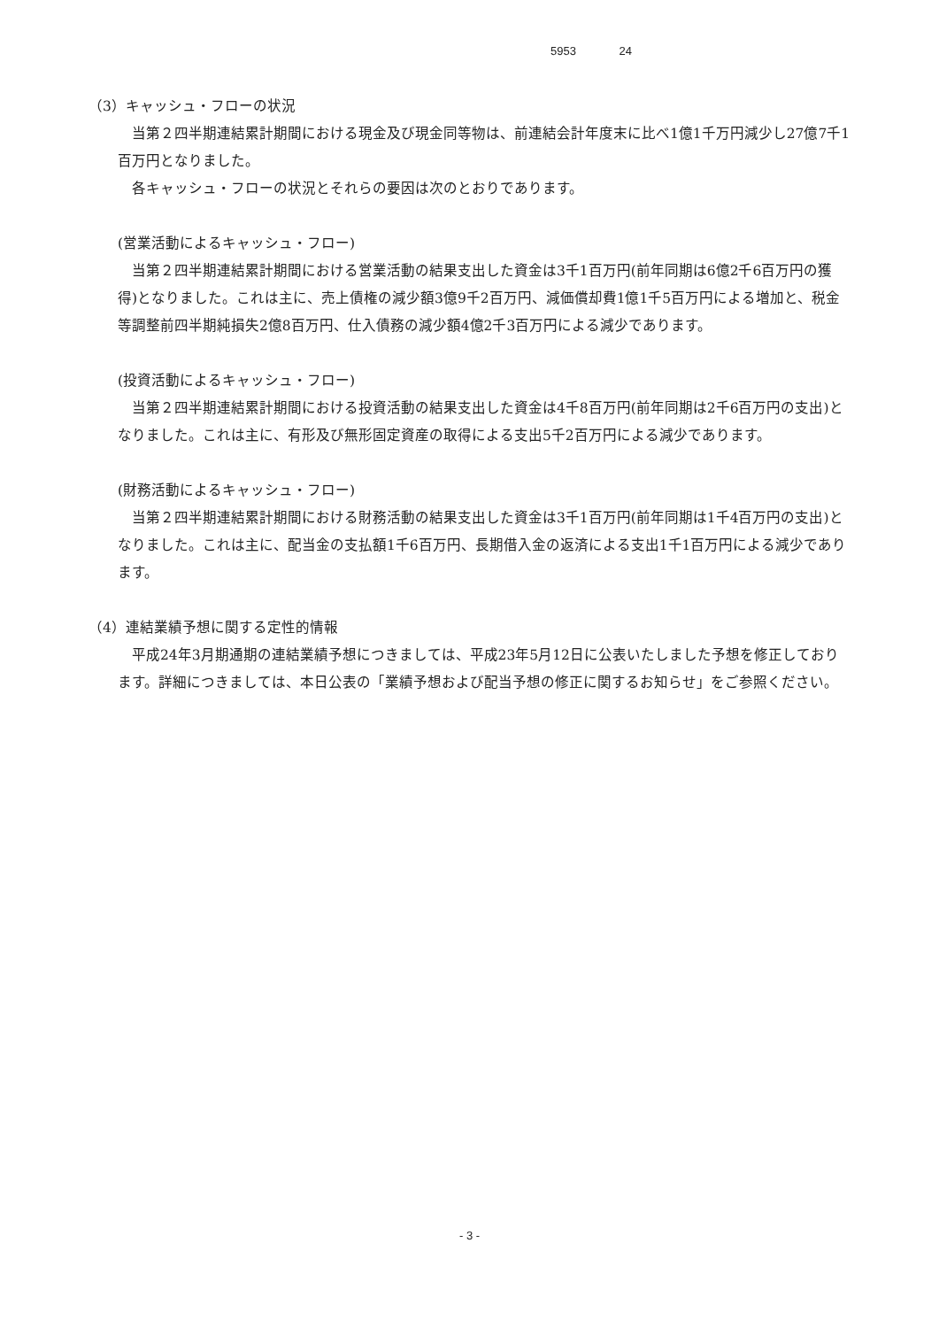5953 24
（3）キャッシュ・フローの状況
当第２四半期連結累計期間における現金及び現金同等物は、前連結会計年度末に比べ1億1千万円減少し27億7千1百万円となりました。
各キャッシュ・フローの状況とそれらの要因は次のとおりであります。
(営業活動によるキャッシュ・フロー)
当第２四半期連結累計期間における営業活動の結果支出した資金は3千1百万円(前年同期は6億2千6百万円の獲得)となりました。これは主に、売上債権の減少額3億9千2百万円、減価償却費1億1千5百万円による増加と、税金等調整前四半期純損失2億8百万円、仕入債務の減少額4億2千3百万円による減少であります。
(投資活動によるキャッシュ・フロー)
当第２四半期連結累計期間における投資活動の結果支出した資金は4千8百万円(前年同期は2千6百万円の支出)となりました。これは主に、有形及び無形固定資産の取得による支出5千2百万円による減少であります。
(財務活動によるキャッシュ・フロー)
当第２四半期連結累計期間における財務活動の結果支出した資金は3千1百万円(前年同期は1千4百万円の支出)となりました。これは主に、配当金の支払額1千6百万円、長期借入金の返済による支出1千1百万円による減少であります。
（4）連結業績予想に関する定性的情報
平成24年3月期通期の連結業績予想につきましては、平成23年5月12日に公表いたしました予想を修正しております。詳細につきましては、本日公表の「業績予想および配当予想の修正に関するお知らせ」をご参照ください。
- 3 -